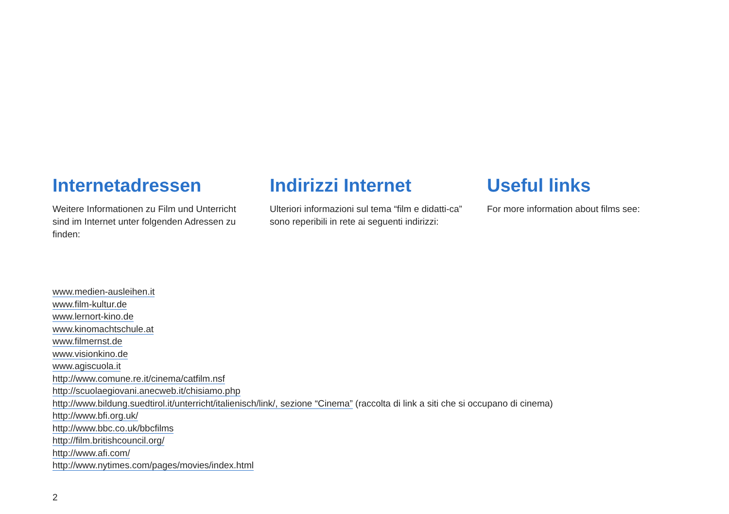Internetadressen
Weitere Informationen zu Film und Unterricht sind im Internet unter folgenden Adressen zu finden:
Indirizzi Internet
Ulteriori informazioni sul tema “film e didatti-ca” sono reperibili in rete ai seguenti indirizzi:
Useful links
For more information about films see:
www.medien-ausleihen.it
www.film-kultur.de
www.lernort-kino.de
www.kinomachtschule.at
www.filmernst.de
www.visionkino.de
www.agiscuola.it
http://www.comune.re.it/cinema/catfilm.nsf
http://scuolaegiovani.anecweb.it/chisiamo.php
http://www.bildung.suedtirol.it/unterricht/italienisch/link/, sezione “Cinema” (raccolta di link a siti che si occupano di cinema)
http://www.bfi.org.uk/
http://www.bbc.co.uk/bbcfilms
http://film.britishcouncil.org/
http://www.afi.com/
http://www.nytimes.com/pages/movies/index.html
2